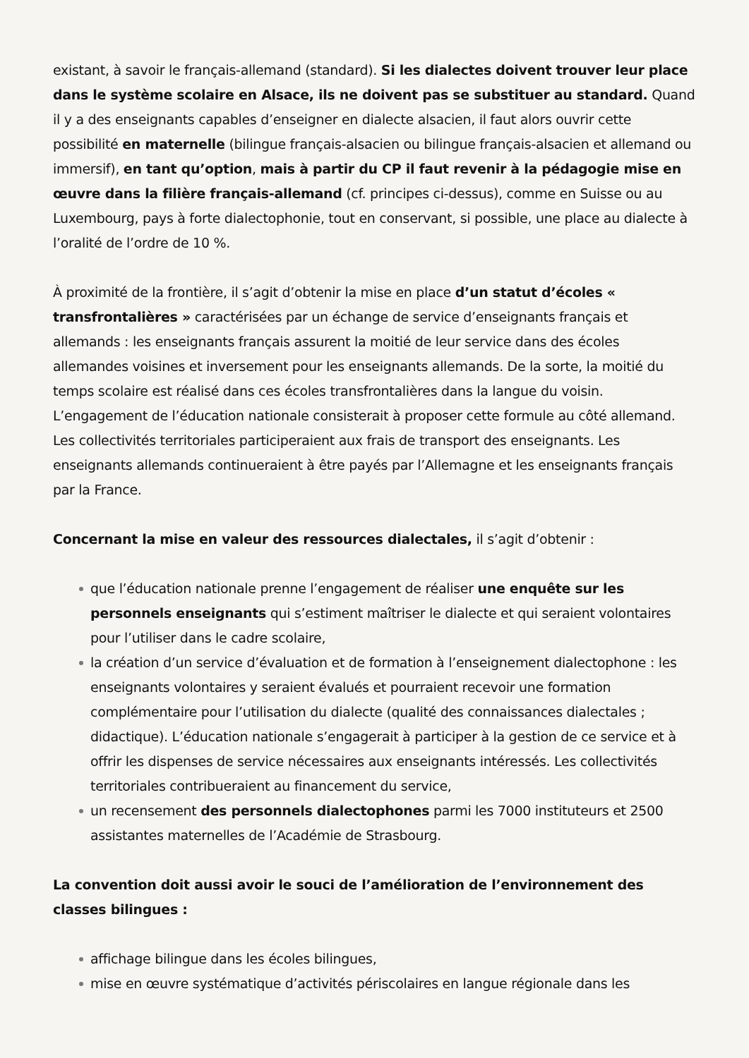existant, à savoir le français-allemand (standard). Si les dialectes doivent trouver leur place dans le système scolaire en Alsace, ils ne doivent pas se substituer au standard. Quand il y a des enseignants capables d’enseigner en dialecte alsacien, il faut alors ouvrir cette possibilité en maternelle (bilingue français-alsacien ou bilingue français-alsacien et allemand ou immersif), en tant qu’option, mais à partir du CP il faut revenir à la pédagogie mise en œuvre dans la filière français-allemand (cf. principes ci-dessus), comme en Suisse ou au Luxembourg, pays à forte dialectophonie, tout en conservant, si possible, une place au dialecte à l’oralité de l’ordre de 10 %.
À proximité de la frontière, il s’agit d’obtenir la mise en place d’un statut d’écoles « transfrontalières » caractérisées par un échange de service d’enseignants français et allemands : les enseignants français assurent la moitié de leur service dans des écoles allemandes voisines et inversement pour les enseignants allemands. De la sorte, la moitié du temps scolaire est réalisé dans ces écoles transfrontalières dans la langue du voisin. L’engagement de l’éducation nationale consisterait à proposer cette formule au côté allemand. Les collectivités territoriales participeraient aux frais de transport des enseignants. Les enseignants allemands continueraient à être payés par l’Allemagne et les enseignants français par la France.
Concernant la mise en valeur des ressources dialectales, il s’agit d’obtenir :
que l’éducation nationale prenne l’engagement de réaliser une enquête sur les personnels enseignants qui s’estiment maîtriser le dialecte et qui seraient volontaires pour l’utiliser dans le cadre scolaire,
la création d’un service d’évaluation et de formation à l’enseignement dialectophone : les enseignants volontaires y seraient évalués et pourraient recevoir une formation complémentaire pour l’utilisation du dialecte (qualité des connaissances dialectales ; didactique). L’éducation nationale s’engagerait à participer à la gestion de ce service et à offrir les dispenses de service nécessaires aux enseignants intéressés. Les collectivités territoriales contribueraient au financement du service,
un recensement des personnels dialectophones parmi les 7000 instituteurs et 2500 assistantes maternelles de l’Académie de Strasbourg.
La convention doit aussi avoir le souci de l’amélioration de l’environnement des classes bilingues :
affichage bilingue dans les écoles bilingues,
mise en œuvre systématique d’activités périscolaires en langue régionale dans les